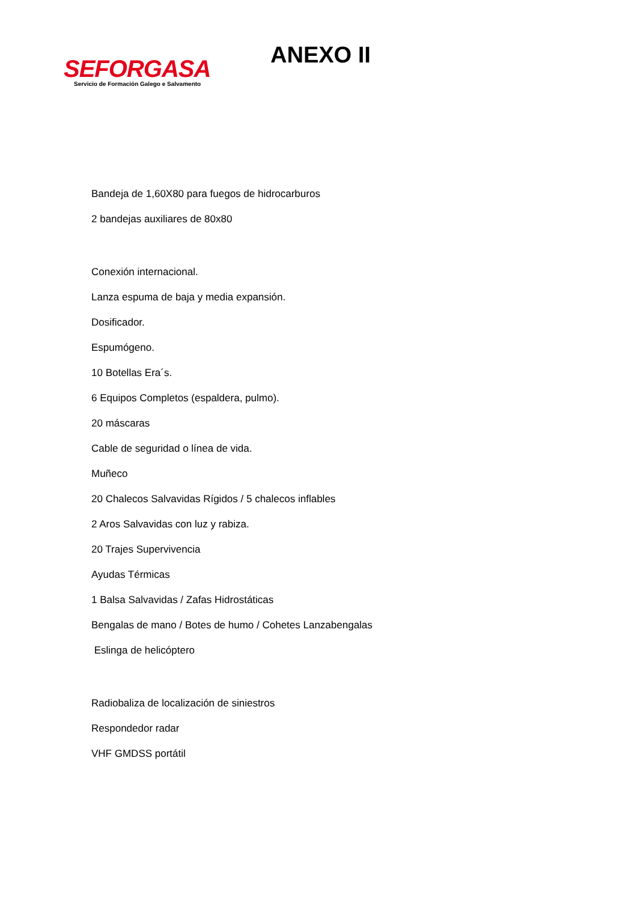SEFORGASA
Servicio de Formación Galego e Salvamento
ANEXO II
Bandeja de 1,60X80 para fuegos de hidrocarburos
2 bandejas auxiliares de 80x80
Conexión internacional.
Lanza espuma de baja y media expansión.
Dosificador.
Espumógeno.
10 Botellas Era´s.
6 Equipos Completos (espaldera, pulmo).
20 máscaras
Cable de seguridad o línea de vida.
Muñeco
20 Chalecos Salvavidas Rígidos / 5 chalecos inflables
2 Aros Salvavidas con luz y rabiza.
20 Trajes Supervivencia
Ayudas Térmicas
1 Balsa Salvavidas / Zafas Hidrostáticas
Bengalas de mano / Botes de humo / Cohetes Lanzabengalas
Eslinga de helicóptero
Radiobaliza de localización de siniestros
Respondedor radar
VHF GMDSS portátil